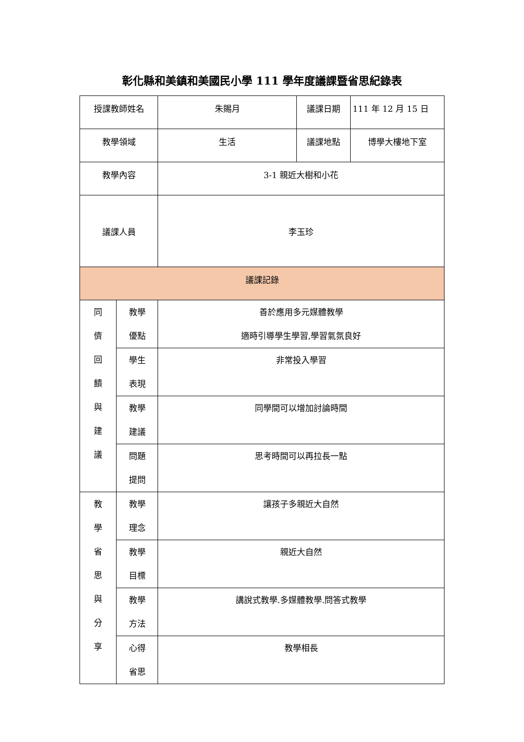彰化縣和美鎮和美國民小學 111 學年度議課暨省思紀錄表
| 授課教師姓名 | | 朱賜月 | 議課日期 | 111 年 12 月 15 日 |
| 教學領域 | | 生活 | 議課地點 | 博學大樓地下室 |
| 教學內容 | | 3-1 親近大樹和小花 | | |
| 議課人員 | | 李玉珍 | | |
| 議課記錄 | | | | |
| 同 儕 回 饋 與 建 議 | 教學 優點 | 善於應用多元媒體教學 適時引導學生學習,學習氣氛良好 | | |
| | 學生 表現 | 非常投入學習 | | |
| | 教學 建議 | 同學間可以增加討論時間 | | |
| | 問題 提問 | 思考時間可以再拉長一點 | | |
| 教 學 省 思 與 分 享 | 教學 理念 | 讓孩子多親近大自然 | | |
| | 教學 目標 | 親近大自然 | | |
| | 教學 方法 | 講說式教學.多媒體教學.問答式教學 | | |
| | 心得 省思 | 教學相長 | | |